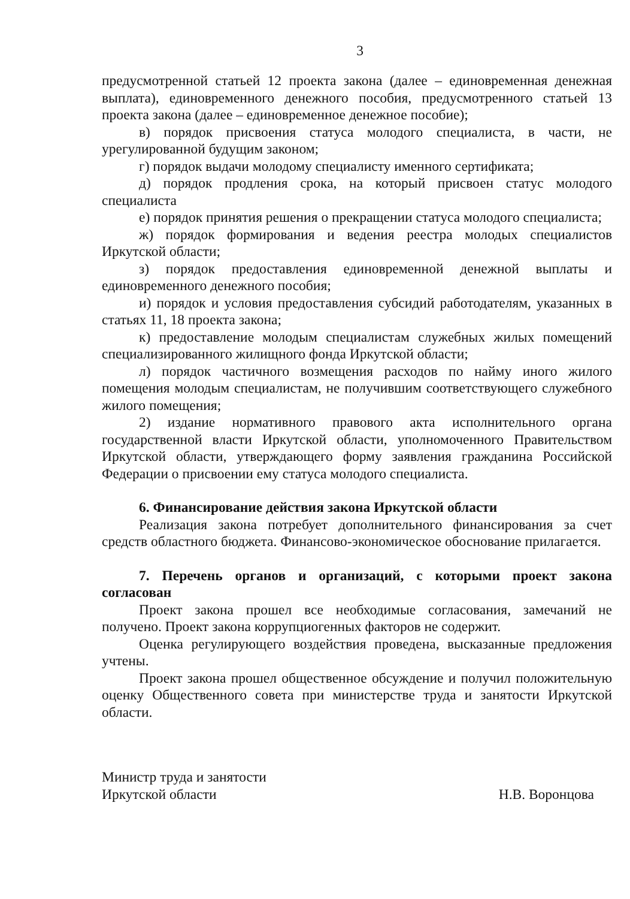3
предусмотренной статьей 12 проекта закона (далее – единовременная денежная выплата), единовременного денежного пособия, предусмотренного статьей 13 проекта закона (далее – единовременное денежное пособие);
в) порядок присвоения статуса молодого специалиста, в части, не урегулированной будущим законом;
г) порядок выдачи молодому специалисту именного сертификата;
д) порядок продления срока, на который присвоен статус молодого специалиста
е) порядок принятия решения о прекращении статуса молодого специалиста;
ж) порядок формирования и ведения реестра молодых специалистов Иркутской области;
з) порядок предоставления единовременной денежной выплаты и единовременного денежного пособия;
и) порядок и условия предоставления субсидий работодателям, указанных в статьях 11, 18 проекта закона;
к) предоставление молодым специалистам служебных жилых помещений специализированного жилищного фонда Иркутской области;
л) порядок частичного возмещения расходов по найму иного жилого помещения молодым специалистам, не получившим соответствующего служебного жилого помещения;
2) издание нормативного правового акта исполнительного органа государственной власти Иркутской области, уполномоченного Правительством Иркутской области, утверждающего форму заявления гражданина Российской Федерации о присвоении ему статуса молодого специалиста.
6. Финансирование действия закона Иркутской области
Реализация закона потребует дополнительного финансирования за счет средств областного бюджета. Финансово-экономическое обоснование прилагается.
7. Перечень органов и организаций, с которыми проект закона согласован
Проект закона прошел все необходимые согласования, замечаний не получено. Проект закона коррупциогенных факторов не содержит.
Оценка регулирующего воздействия проведена, высказанные предложения учтены.
Проект закона прошел общественное обсуждение и получил положительную оценку Общественного совета при министерстве труда и занятости Иркутской области.
Министр труда и занятости
Иркутской области
Н.В. Воронцова